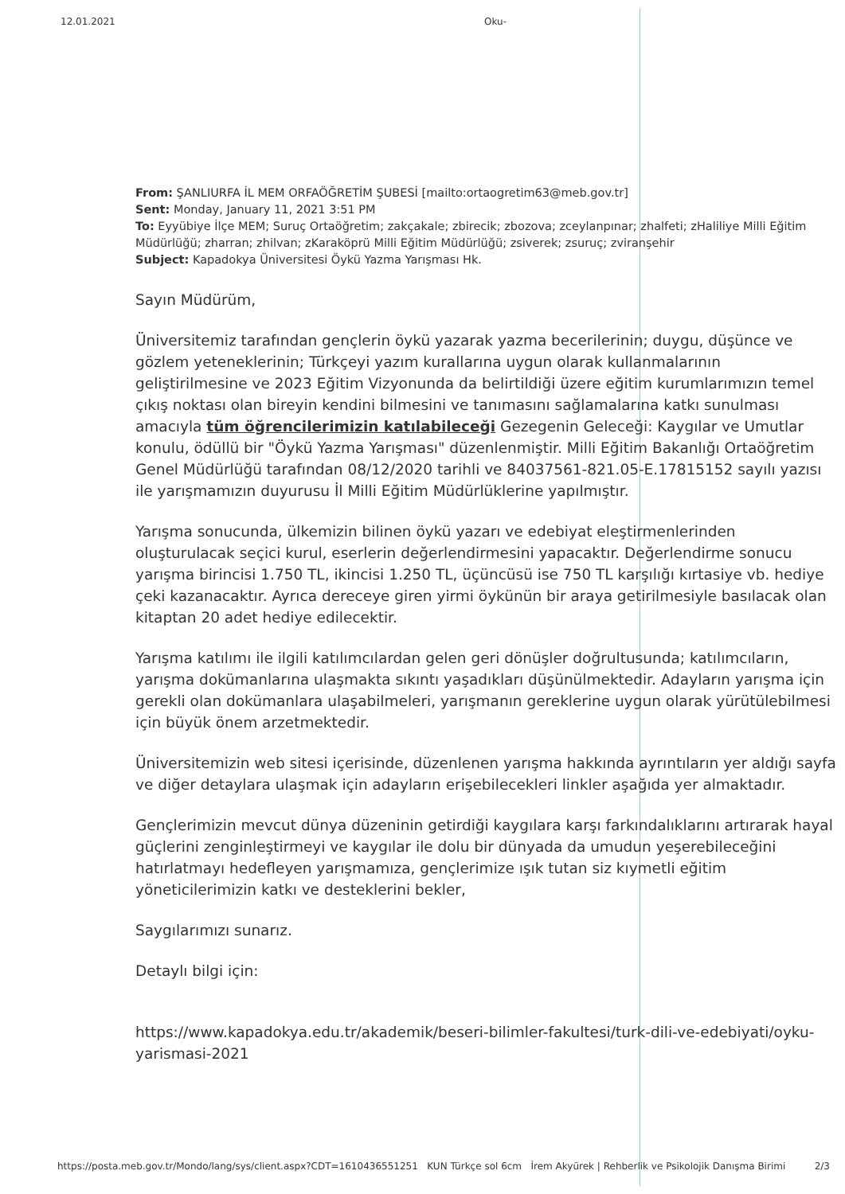12.01.2021 Oku-
From: ŞANLIURFA İL MEM ORFAÖĞRETİM ŞUBESİ [mailto:ortaogretim63@meb.gov.tr]
Sent: Monday, January 11, 2021 3:51 PM
To: Eyyübiye İlçe MEM; Suruç Ortaöğretim; zakçakale; zbirecik; zbozova; zceylanpınar; zhalfeti; zHaliliye Milli Eğitim Müdürlüğü; zharran; zhilvan; zKaraköprü Milli Eğitim Müdürlüğü; zsiverek; zsuruç; zviranşehir
Subject: Kapadokya Üniversitesi Öykü Yazma Yarışması Hk.
Sayın Müdürüm,
Üniversitemiz tarafından gençlerin öykü yazarak yazma becerilerinin; duygu, düşünce ve gözlem yeteneklerinin; Türkçeyi yazım kurallarına uygun olarak kullanmalarının geliştirilmesine ve 2023 Eğitim Vizyonunda da belirtildiği üzere eğitim kurumlarımızın temel çıkış noktası olan bireyin kendini bilmesini ve tanımasını sağlamalarına katkı sunulması amacıyla tüm öğrencilerimizin katılabileceği Gezegenin Geleceği: Kaygılar ve Umutlar konulu, ödüllü bir "Öykü Yazma Yarışması" düzenlenmiştir. Milli Eğitim Bakanlığı Ortaöğretim Genel Müdürlüğü tarafından 08/12/2020 tarihli ve 84037561-821.05-E.17815152 sayılı yazısı ile yarışmamızın duyurusu İl Milli Eğitim Müdürlüklerine yapılmıştır.
Yarışma sonucunda, ülkemizin bilinen öykü yazarı ve edebiyat eleştirmenlerinden oluşturulacak seçici kurul, eserlerin değerlendirmesini yapacaktır. Değerlendirme sonucu yarışma birincisi 1.750 TL, ikincisi 1.250 TL, üçüncüsü ise 750 TL karşılığı kırtasiye vb. hediye çeki kazanacaktır. Ayrıca dereceye giren yirmi öykünün bir araya getirilmesiyle basılacak olan kitaptan 20 adet hediye edilecektir.
Yarışma katılımı ile ilgili katılımcılardan gelen geri dönüşler doğrultusunda; katılımcıların, yarışma dokümanlarına ulaşmakta sıkıntı yaşadıkları düşünülmektedir. Adayların yarışma için gerekli olan dokümanlara ulaşabilmeleri, yarışmanın gereklerine uygun olarak yürütülebilmesi için büyük önem arzetmektedir.
Üniversitemizin web sitesi içerisinde, düzenlenen yarışma hakkında ayrıntıların yer aldığı sayfa ve diğer detaylara ulaşmak için adayların erişebilecekleri linkler aşağıda yer almaktadır.
Gençlerimizin mevcut dünya düzeninin getirdiği kaygılara karşı farkındalıklarını artırarak hayal güçlerini zenginleştirmeyi ve kaygılar ile dolu bir dünyada da umudun yeşerebileceğini hatırlatmayı hedefleyen yarışmamıza, gençlerimize ışık tutan siz kıymetli eğitim yöneticilerimizin katkı ve desteklerini bekler,
Saygılarımızı sunarız.
Detaylı bilgi için:
https://www.kapadokya.edu.tr/akademik/beseri-bilimler-fakultesi/turk-dili-ve-edebiyati/oyku-yarismasi-2021
https://posta.meb.gov.tr/Mondo/lang/sys/client.aspx?CDT=1610436551251 KUN Türkçe sol 6cm İrem Akyürek | Rehberlik ve Psikolojik Danışma Birimi 2/3